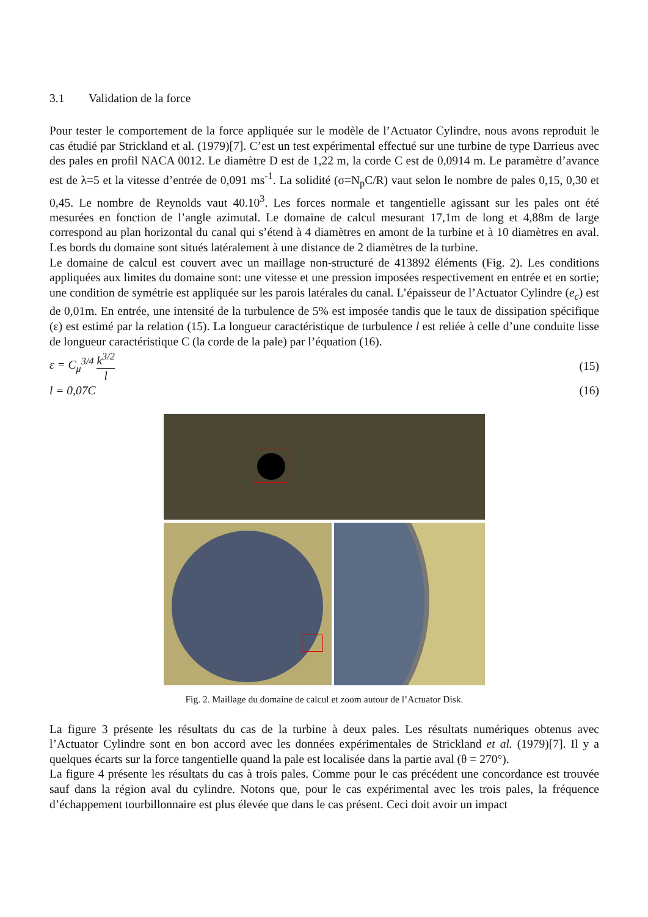3.1 Validation de la force
Pour tester le comportement de la force appliquée sur le modèle de l’Actuator Cylindre, nous avons reproduit le cas étudié par Strickland et al. (1979)[7]. C’est un test expérimental effectué sur une turbine de type Darrieus avec des pales en profil NACA 0012. Le diamètre D est de 1,22 m, la corde C est de 0,0914 m. Le paramètre d’avance est de λ=5 et la vitesse d’entrée de 0,091 ms<sup>-1</sup>. La solidité (σ=N<sub>p</sub>C/R) vaut selon le nombre de pales 0,15, 0,30 et 0,45. Le nombre de Reynolds vaut 40.10<sup>3</sup>. Les forces normale et tangentielle agissant sur les pales ont été mesurées en fonction de l’angle azimutal. Le domaine de calcul mesurant 17,1m de long et 4,88m de large correspond au plan horizontal du canal qui s’étend à 4 diamètres en amont de la turbine et à 10 diamètres en aval. Les bords du domaine sont situés latéralement à une distance de 2 diamètres de la turbine.
Le domaine de calcul est couvert avec un maillage non-structuré de 413892 éléments (Fig. 2). Les conditions appliquées aux limites du domaine sont: une vitesse et une pression imposées respectivement en entrée et en sortie; une condition de symétrie est appliquée sur les parois latérales du canal. L’épaisseur de l’Actuator Cylindre (e<sub>c</sub>) est de 0,01m. En entrée, une intensité de la turbulence de 5% est imposée tandis que le taux de dissipation spécifique (ε) est estimé par la relation (15). La longueur caractéristique de turbulence l est reliée à celle d’une conduite lisse de longueur caractéristique C (la corde de la pale) par l’équation (16).
ε = C<sub>μ</sub><sup>3/4</sup> k<sup>3/2</sup> l (15)
l = 0,07C (16)
Fig. 2. Maillage du domaine de calcul et zoom autour de l’Actuator Disk.
La figure 3 présente les résultats du cas de la turbine à deux pales. Les résultats numériques obtenus avec l’Actuator Cylindre sont en bon accord avec les données expérimentales de Strickland et al. (1979)[7]. Il y a quelques écarts sur la force tangentielle quand la pale est localisée dans la partie aval (θ = 270°).
La figure 4 présente les résultats du cas à trois pales. Comme pour le cas précédent une concordance est trouvée sauf dans la région aval du cylindre. Notons que, pour le cas expérimental avec les trois pales, la fréquence d’échappement tourbillonnaire est plus élevée que dans le cas présent. Ceci doit avoir un impact